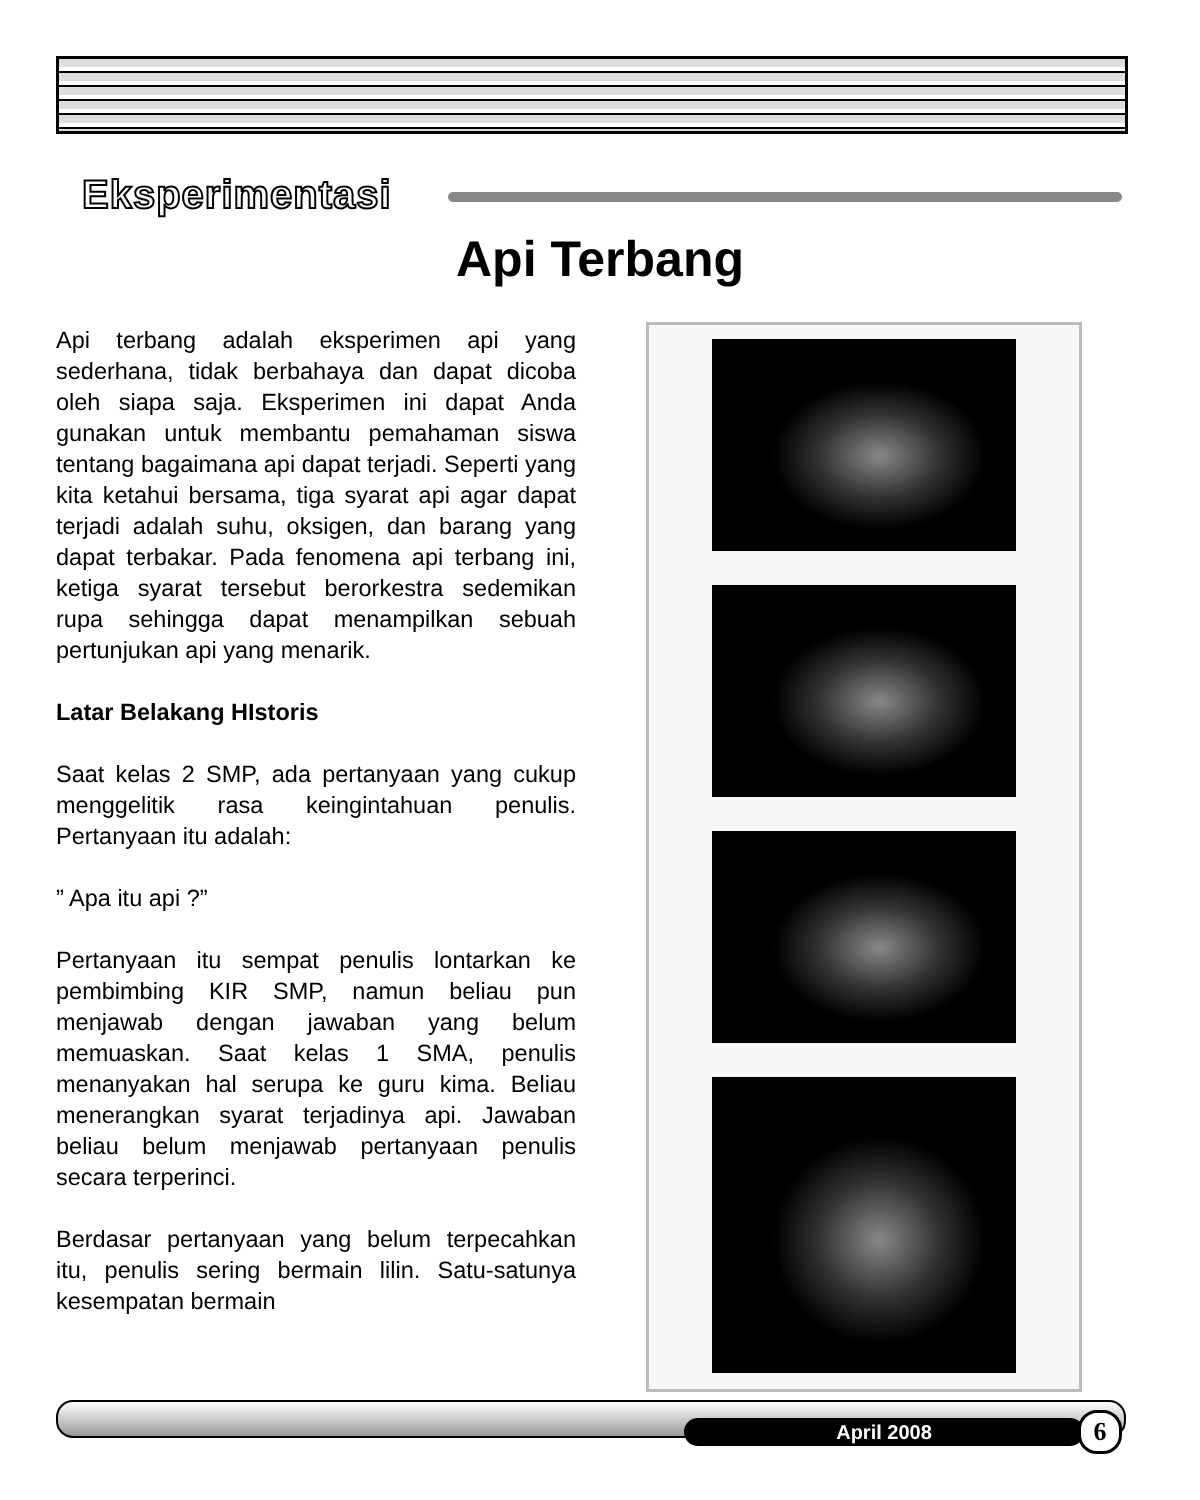Eksperimentasi
Api Terbang
Api terbang adalah eksperimen api yang sederhana, tidak berbahaya dan dapat dicoba oleh siapa saja. Eksperimen ini dapat Anda gunakan untuk membantu pemahaman siswa tentang bagaimana api dapat terjadi. Seperti yang kita ketahui bersama, tiga syarat api agar dapat terjadi adalah suhu, oksigen, dan barang yang dapat terbakar. Pada fenomena api terbang ini, ketiga syarat tersebut berorkestra sedemikan rupa sehingga dapat menampilkan sebuah pertunjukan api yang menarik.
Latar Belakang HIstoris
Saat kelas 2 SMP, ada pertanyaan yang cukup menggelitik rasa keingintahuan penulis. Pertanyaan itu adalah:
” Apa itu api ?”
Pertanyaan itu sempat penulis lontarkan ke pembimbing KIR SMP, namun beliau pun menjawab dengan jawaban yang belum memuaskan. Saat kelas 1 SMA, penulis menanyakan hal serupa ke guru kima. Beliau menerangkan syarat terjadinya api. Jawaban beliau belum menjawab pertanyaan penulis secara terperinci.
Berdasar pertanyaan yang belum terpecahkan itu, penulis sering bermain lilin. Satu-satunya kesempatan bermain
April 2008 6